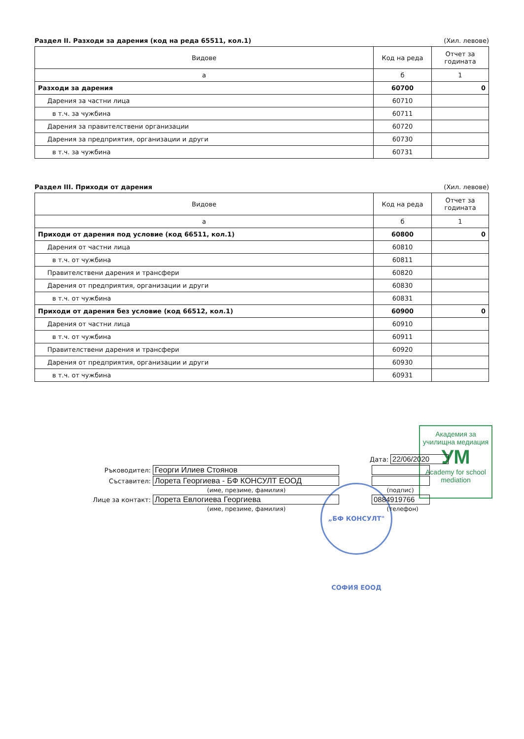Раздел II. Разходи за дарения (код на реда 65511, кол.1) (Хил. левове)
| Видове | Код на реда | Отчет за годината |
| --- | --- | --- |
| а | б | 1 |
| Разходи за дарения | 60700 | 0 |
| Дарения за частни лица | 60710 | |
| в т.ч. за чужбина | 60711 | |
| Дарения за правителствени организации | 60720 | |
| Дарения за предприятия, организации и други | 60730 | |
| в т.ч. за чужбина | 60731 | |
Раздел III. Приходи от дарения (Хил. левове)
| Видове | Код на реда | Отчет за годината |
| --- | --- | --- |
| а | б | 1 |
| Приходи от дарения под условие (код 66511, кол.1) | 60800 | 0 |
| Дарения от частни лица | 60810 | |
| в т.ч. от чужбина | 60811 | |
| Правителствени дарения и трансфери | 60820 | |
| Дарения от предприятия, организации и други | 60830 | |
| в т.ч. от чужбина | 60831 | |
| Приходи от дарения без условие (код 66512, кол.1) | 60900 | 0 |
| Дарения от частни лица | 60910 | |
| в т.ч. от чужбина | 60911 | |
| Правителствени дарения и трансфери | 60920 | |
| Дарения от предприятия, организации и други | 60930 | |
| в т.ч. от чужбина | 60931 | |
Академия за училищна медиация
УМ
Academy for school mediation
„БФ КОНСУЛТ" СОФИЯ ЕООД
Дата: 22/06/2020
Ръководител: Георги Илиев Стоянов
Съставител: Лорета Георгиева - БФ КОНСУЛТ ЕООД
(име, презиме, фамилия) (подпис)
Лице за контакт: Лорета Евлогиева Георгиева 0884919766
(име, презиме, фамилия) (телефон)